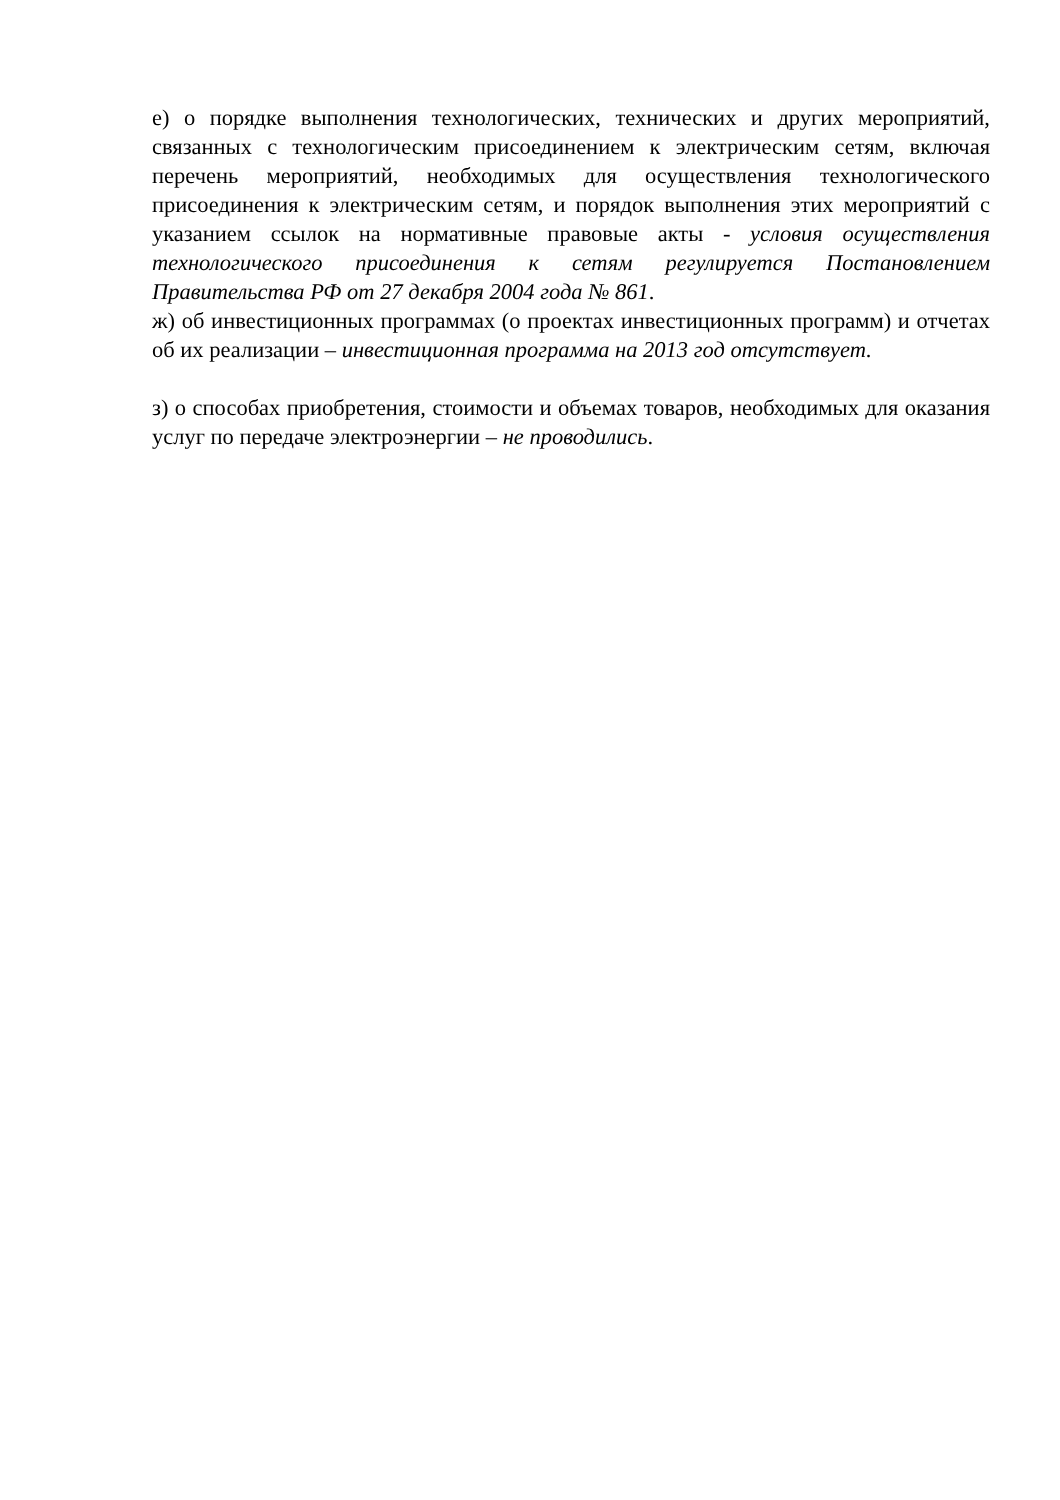е) о порядке выполнения технологических, технических и других мероприятий, связанных с технологическим присоединением к электрическим сетям, включая перечень мероприятий, необходимых для осуществления технологического присоединения к электрическим сетям, и порядок выполнения этих мероприятий с указанием ссылок на нормативные правовые акты - условия осуществления технологического присоединения к сетям регулируется Постановлением Правительства РФ от 27 декабря 2004 года № 861.
ж) об инвестиционных программах (о проектах инвестиционных программ) и отчетах об их реализации – инвестиционная программа на 2013 год отсутствует.
з) о способах приобретения, стоимости и объемах товаров, необходимых для оказания услуг по передаче электроэнергии – не проводились.